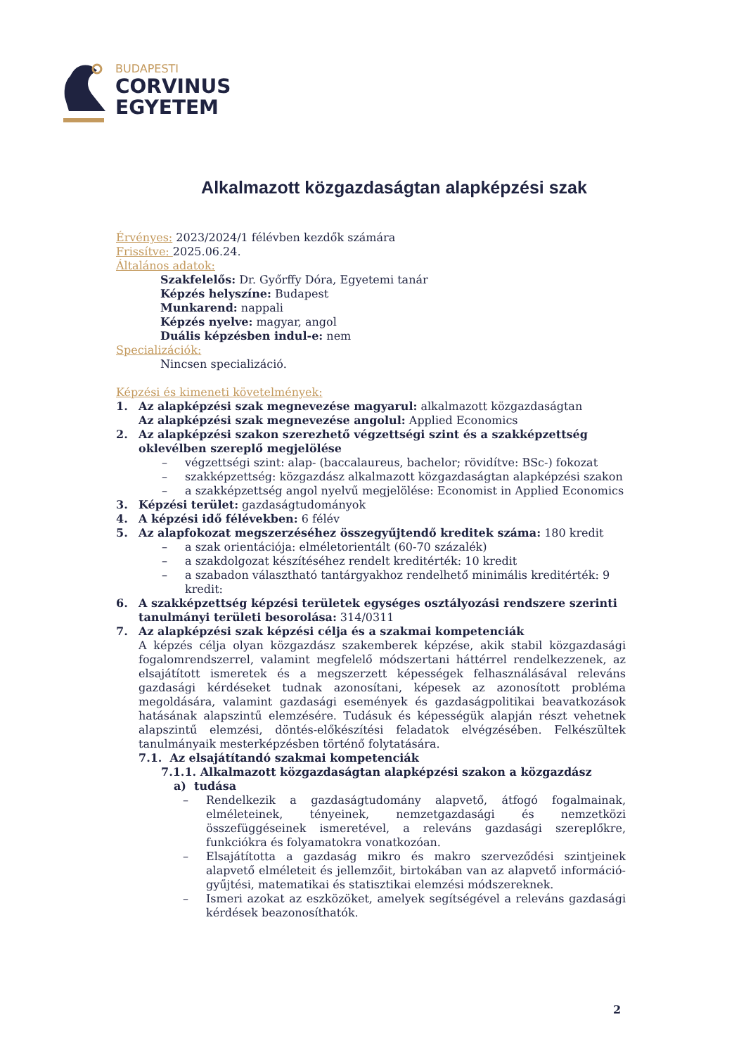BUDAPESTI
CORVINUS
EGYETEM
Alkalmazott közgazdaságtan alapképzési szak
Érvényes: 2023/2024/1 félévben kezdők számára
Frissítve: 2025.06.24.
Általános adatok:
Szakfelelős: Dr. Győrffy Dóra, Egyetemi tanár
Képzés helyszíne: Budapest
Munkarend: nappali
Képzés nyelve: magyar, angol
Duális képzésben indul-e: nem
Specializációk:
Nincsen specializáció.
Képzési és kimeneti követelmények:
1. Az alapképzési szak megnevezése magyarul: alkalmazott közgazdaságtan
Az alapképzési szak megnevezése angolul: Applied Economics
2. Az alapképzési szakon szerezhető végzettségi szint és a szakképzettség oklevélben szereplő megjelölése
– végzettségi szint: alap- (baccalaureus, bachelor; rövidítve: BSc-) fokozat
– szakképzettség: közgazdász alkalmazott közgazdaságtan alapképzési szakon
– a szakképzettség angol nyelvű megjelölése: Economist in Applied Economics
3. Képzési terület: gazdaságtudományok
4. A képzési idő félévekben: 6 félév
5. Az alapfokozat megszerzéséhez összegyűjtendő kreditek száma: 180 kredit
– a szak orientációja: elméletorientált (60-70 százalék)
– a szakdolgozat készítéséhez rendelt kreditérték: 10 kredit
– a szabadon választható tantárgyakhoz rendelhető minimális kreditérték: 9 kredit:
6. A szakképzettség képzési területek egységes osztályozási rendszere szerinti tanulmányi területi besorolása: 314/0311
7. Az alapképzési szak képzési célja és a szakmai kompetenciák
A képzés célja olyan közgazdász szakemberek képzése, akik stabil közgazdasági fogalomrendszerrel, valamint megfelelő módszertani háttérrel rendelkezzenek, az elsajátított ismeretek és a megszerzett képességek felhasználásával releváns gazdasági kérdéseket tudnak azonosítani, képesek az azonosított probléma megoldására, valamint gazdasági események és gazdaságpolitikai beavatkozások hatásának alapszintű elemzésére. Tudásuk és képességük alapján részt vehetnek alapszintű elemzési, döntés-előkészítési feladatok elvégzésében. Felkészültek tanulmányaik mesterképzésben történő folytatására.
7.1. Az elsajátítandó szakmai kompetenciák
7.1.1. Alkalmazott közgazdaságtan alapképzési szakon a közgazdász
a) tudása
– Rendelkezik a gazdaságtudomány alapvető, átfogó fogalmainak, elméleteinek, tényeinek, nemzetgazdasági és nemzetközi összefüggéseinek ismeretével, a releváns gazdasági szereplőkre, funkciókra és folyamatokra vonatkozóan.
– Elsajátította a gazdaság mikro és makro szerveződési szintjeinek alapvető elméleteit és jellemzőit, birtokában van az alapvető információ-gyűjtési, matematikai és statisztikai elemzési módszereknek.
– Ismeri azokat az eszközöket, amelyek segítségével a releváns gazdasági kérdések beazonosíthatók.
2